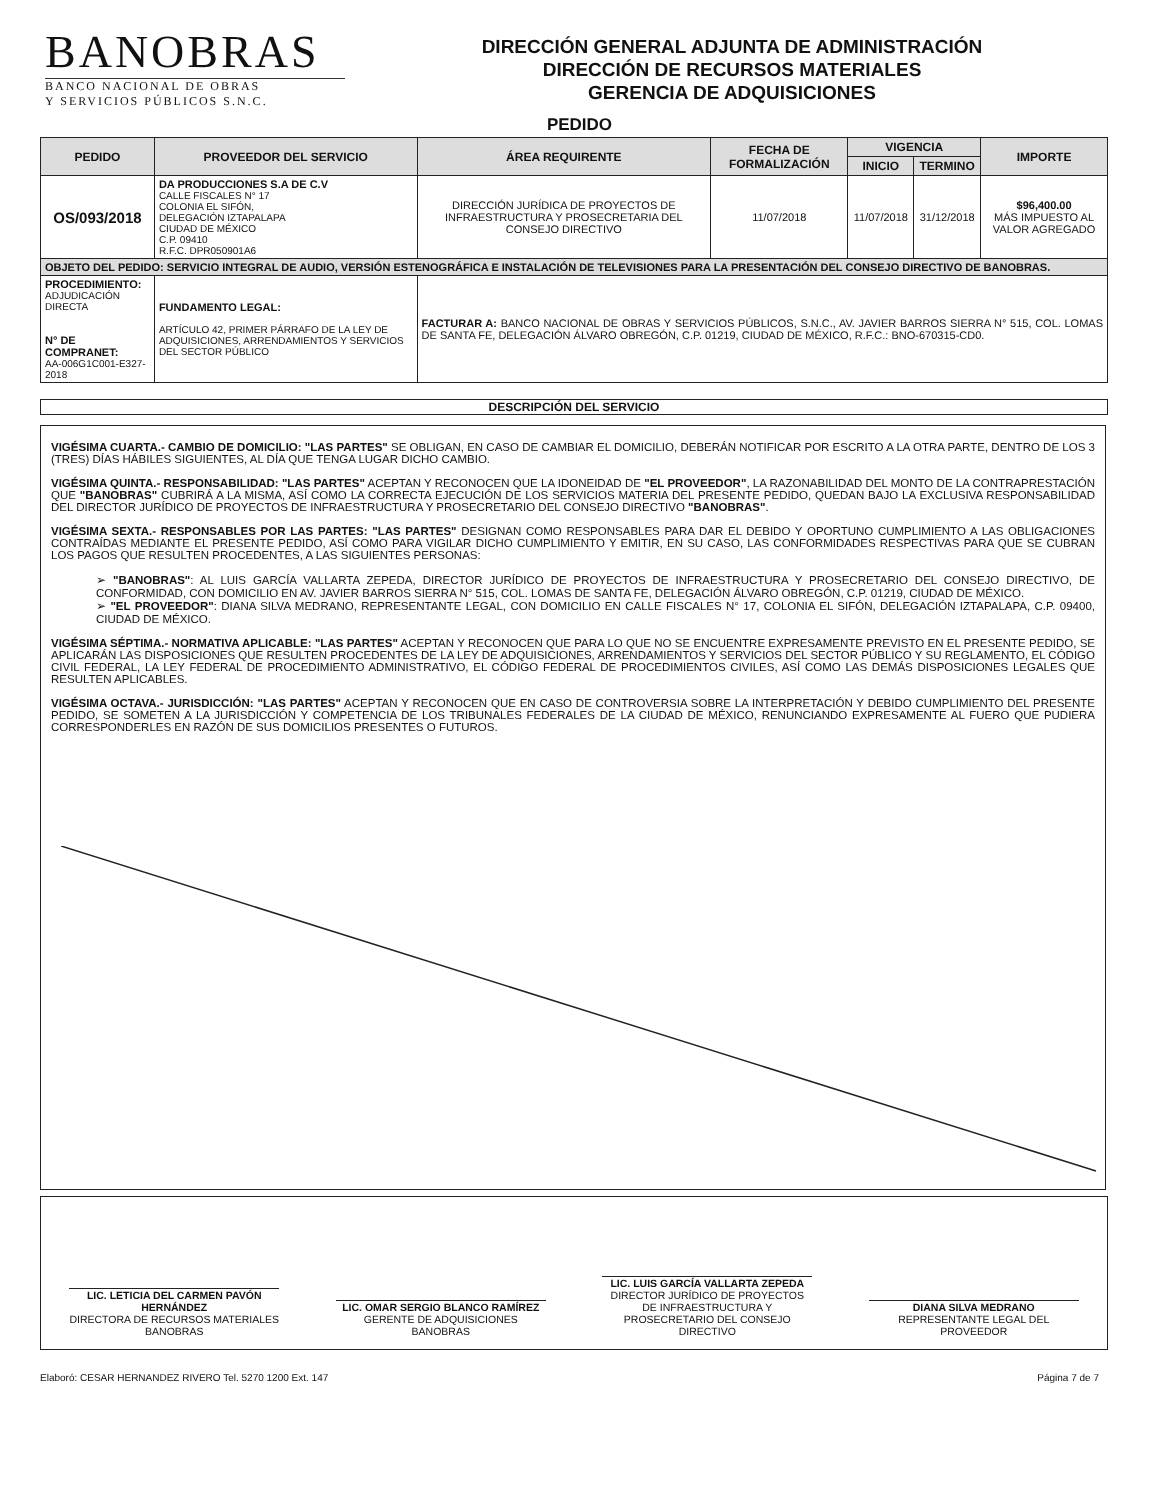BANOBRAS
BANCO NACIONAL DE OBRAS
Y SERVICIOS PÚBLICOS S.N.C.
DIRECCIÓN GENERAL ADJUNTA DE ADMINISTRACIÓN
DIRECCIÓN DE RECURSOS MATERIALES
GERENCIA DE ADQUISICIONES
PEDIDO
| PEDIDO | PROVEEDOR DEL SERVICIO | ÁREA REQUIRENTE | FECHA DE FORMALIZACIÓN | VIGENCIA | | IMPORTE |
| --- | --- | --- | --- | --- | --- | --- |
| | | | | INICIO | TERMINO | |
| OS/093/2018 | DA PRODUCCIONES S.A DE C.V CALLE FISCALES N° 17 COLONIA EL SIFÓN, DELEGACIÓN IZTAPALAPA CIUDAD DE MÉXICO C.P. 09410 R.F.C. DPR050901A6 | DIRECCIÓN JURÍDICA DE PROYECTOS DE INFRAESTRUCTURA Y PROSECRETARIA DEL CONSEJO DIRECTIVO | 11/07/2018 | 11/07/2018 | 31/12/2018 | $96,400.00 MÁS IMPUESTO AL VALOR AGREGADO |
| OBJETO DEL PEDIDO: SERVICIO INTEGRAL DE AUDIO, VERSIÓN ESTENOGRÁFICA E INSTALACIÓN DE TELEVISIONES PARA LA PRESENTACIÓN DEL CONSEJO DIRECTIVO DE BANOBRAS. | | | | | | |
| PROCEDIMIENTO: ADJUDICACIÓN DIRECTA N° DE COMPRANET: AA-006G1C001-E327-2018 | FUNDAMENTO LEGAL: ARTÍCULO 42, PRIMER PÁRRAFO DE LA LEY DE ADQUISICIONES, ARRENDAMIENTOS Y SERVICIOS DEL SECTOR PÚBLICO | FACTURAR A: BANCO NACIONAL DE OBRAS Y SERVICIOS PÚBLICOS, S.N.C., AV. JAVIER BARROS SIERRA N° 515, COL. LOMAS DE SANTA FE, DELEGACIÓN ÁLVARO OBREGÓN, C.P. 01219, CIUDAD DE MÉXICO, R.F.C.: BNO-670315-CD0. | | | | |
DESCRIPCIÓN DEL SERVICIO
VIGÉSIMA CUARTA.- CAMBIO DE DOMICILIO: "LAS PARTES" SE OBLIGAN, EN CASO DE CAMBIAR EL DOMICILIO, DEBERÁN NOTIFICAR POR ESCRITO A LA OTRA PARTE, DENTRO DE LOS 3 (TRES) DÍAS HÁBILES SIGUIENTES, AL DÍA QUE TENGA LUGAR DICHO CAMBIO.
VIGÉSIMA QUINTA.- RESPONSABILIDAD: "LAS PARTES" ACEPTAN Y RECONOCEN QUE LA IDONEIDAD DE "EL PROVEEDOR", LA RAZONABILIDAD DEL MONTO DE LA CONTRAPRESTACIÓN QUE "BANOBRAS" CUBRIRÁ A LA MISMA, ASÍ COMO LA CORRECTA EJECUCIÓN DE LOS SERVICIOS MATERIA DEL PRESENTE PEDIDO, QUEDAN BAJO LA EXCLUSIVA RESPONSABILIDAD DEL DIRECTOR JURÍDICO DE PROYECTOS DE INFRAESTRUCTURA Y PROSECRETARIO DEL CONSEJO DIRECTIVO "BANOBRAS".
VIGÉSIMA SEXTA.- RESPONSABLES POR LAS PARTES: "LAS PARTES" DESIGNAN COMO RESPONSABLES PARA DAR EL DEBIDO Y OPORTUNO CUMPLIMIENTO A LAS OBLIGACIONES CONTRAÍDAS MEDIANTE EL PRESENTE PEDIDO, ASÍ COMO PARA VIGILAR DICHO CUMPLIMIENTO Y EMITIR, EN SU CASO, LAS CONFORMIDADES RESPECTIVAS PARA QUE SE CUBRAN LOS PAGOS QUE RESULTEN PROCEDENTES, A LAS SIGUIENTES PERSONAS:
➢ "BANOBRAS": AL LUIS GARCÍA VALLARTA ZEPEDA, DIRECTOR JURÍDICO DE PROYECTOS DE INFRAESTRUCTURA Y PROSECRETARIO DEL CONSEJO DIRECTIVO, DE CONFORMIDAD, CON DOMICILIO EN AV. JAVIER BARROS SIERRA N° 515, COL. LOMAS DE SANTA FE, DELEGACIÓN ÁLVARO OBREGÓN, C.P. 01219, CIUDAD DE MÉXICO.
➢ "EL PROVEEDOR": DIANA SILVA MEDRANO, REPRESENTANTE LEGAL, CON DOMICILIO EN CALLE FISCALES N° 17, COLONIA EL SIFÓN, DELEGACIÓN IZTAPALAPA, C.P. 09400, CIUDAD DE MÉXICO.
VIGÉSIMA SÉPTIMA.- NORMATIVA APLICABLE: "LAS PARTES" ACEPTAN Y RECONOCEN QUE PARA LO QUE NO SE ENCUENTRE EXPRESAMENTE PREVISTO EN EL PRESENTE PEDIDO, SE APLICARÁN LAS DISPOSICIONES QUE RESULTEN PROCEDENTES DE LA LEY DE ADQUISICIONES, ARRENDAMIENTOS Y SERVICIOS DEL SECTOR PÚBLICO Y SU REGLAMENTO, EL CÓDIGO CIVIL FEDERAL, LA LEY FEDERAL DE PROCEDIMIENTO ADMINISTRATIVO, EL CÓDIGO FEDERAL DE PROCEDIMIENTOS CIVILES, ASÍ COMO LAS DEMÁS DISPOSICIONES LEGALES QUE RESULTEN APLICABLES.
VIGÉSIMA OCTAVA.- JURISDICCIÓN: "LAS PARTES" ACEPTAN Y RECONOCEN QUE EN CASO DE CONTROVERSIA SOBRE LA INTERPRETACIÓN Y DEBIDO CUMPLIMIENTO DEL PRESENTE PEDIDO, SE SOMETEN A LA JURISDICCIÓN Y COMPETENCIA DE LOS TRIBUNALES FEDERALES DE LA CIUDAD DE MÉXICO, RENUNCIANDO EXPRESAMENTE AL FUERO QUE PUDIERA CORRESPONDERLES EN RAZÓN DE SUS DOMICILIOS PRESENTES O FUTUROS.
LIC. LETICIA DEL CARMEN PAVÓN HERNÁNDEZ
DIRECTORA DE RECURSOS MATERIALES
BANOBRAS
LIC. OMAR SERGIO BLANCO RAMÍREZ
GERENTE DE ADQUISICIONES
BANOBRAS
LIC. LUIS GARCÍA VALLARTA ZEPEDA
DIRECTOR JURÍDICO DE PROYECTOS DE INFRAESTRUCTURA Y PROSECRETARIO DEL CONSEJO DIRECTIVO
DIANA SILVA MEDRANO
REPRESENTANTE LEGAL DEL PROVEEDOR
Elaboró: CESAR HERNANDEZ RIVERO Tel. 5270 1200 Ext. 147 Página 7 de 7